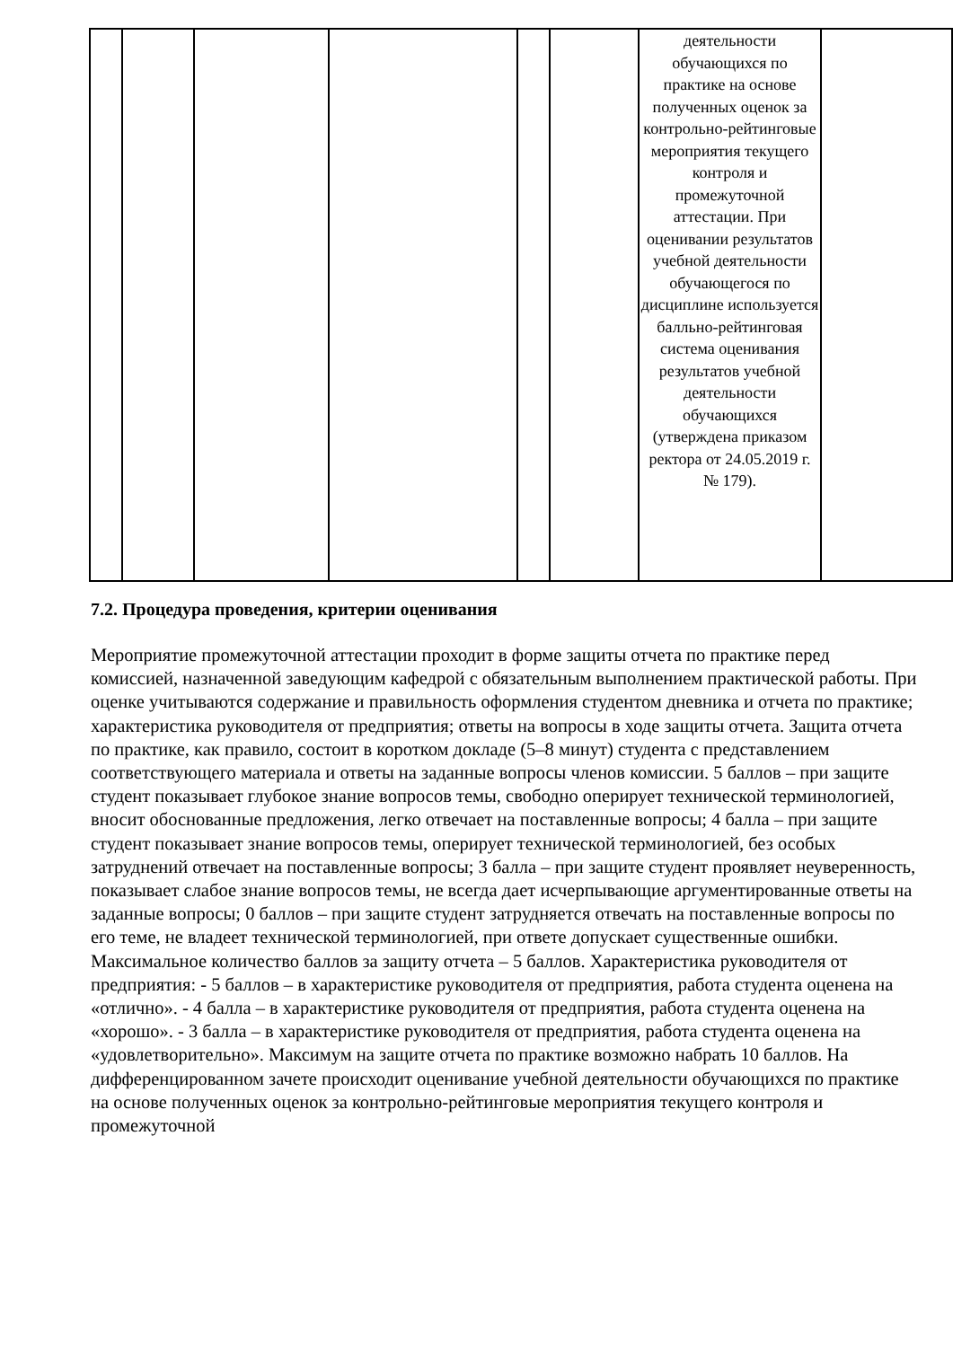| | | | | | | деятельности обучающихся по практике на основе полученных оценок за контрольно-рейтинговые мероприятия текущего контроля и промежуточной аттестации. При оценивании результатов учебной деятельности обучающегося по дисциплине используется балльно-рейтинговая система оценивания результатов учебной деятельности обучающихся (утверждена приказом ректора от 24.05.2019 г. № 179). | |
7.2. Процедура проведения, критерии оценивания
Мероприятие промежуточной аттестации проходит в форме защиты отчета по практике перед комиссией, назначенной заведующим кафедрой с обязательным выполнением практической работы. При оценке учитываются содержание и правильность оформления студентом дневника и отчета по практике; характеристика руководителя от предприятия; ответы на вопросы в ходе защиты отчета. Защита отчета по практике, как правило, состоит в коротком докладе (5–8 минут) студента с представлением соответствующего материала и ответы на заданные вопросы членов комиссии. 5 баллов – при защите студент показывает глубокое знание вопросов темы, свободно оперирует технической терминологией, вносит обоснованные предложения, легко отвечает на поставленные вопросы; 4 балла – при защите студент показывает знание вопросов темы, оперирует технической терминологией, без особых затруднений отвечает на поставленные вопросы; 3 балла – при защите студент проявляет неуверенность, показывает слабое знание вопросов темы, не всегда дает исчерпывающие аргументированные ответы на заданные вопросы; 0 баллов – при защите студент затрудняется отвечать на поставленные вопросы по его теме, не владеет технической терминологией, при ответе допускает существенные ошибки. Максимальное количество баллов за защиту отчета – 5 баллов. Характеристика руководителя от предприятия: - 5 баллов – в характеристике руководителя от предприятия, работа студента оценена на «отлично». - 4 балла – в характеристике руководителя от предприятия, работа студента оценена на «хорошо». - 3 балла – в характеристике руководителя от предприятия, работа студента оценена на «удовлетворительно». Максимум на защите отчета по практике возможно набрать 10 баллов. На дифференцированном зачете происходит оценивание учебной деятельности обучающихся по практике на основе полученных оценок за контрольно-рейтинговые мероприятия текущего контроля и промежуточной